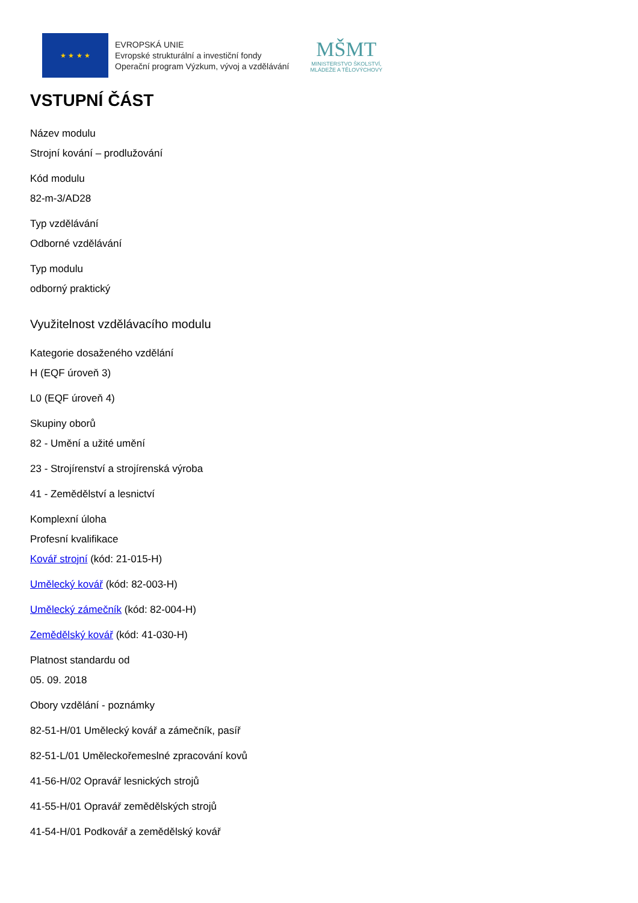★ ★ ★ ★
EVROPSKÁ UNIE
Evropské strukturální a investiční fondy
Operační program Výzkum, vývoj a vzdělávání
MŠMT
MINISTERSTVO ŠKOLSTVÍ,
MLÁDEŽE A TĚLOVÝCHOVY
VSTUPNÍ ČÁST
Název modulu
Strojní kování – prodlužování
Kód modulu
82-m-3/AD28
Typ vzdělávání
Odborné vzdělávání
Typ modulu
odborný praktický
Využitelnost vzdělávacího modulu
Kategorie dosaženého vzdělání
H (EQF úroveň 3)
L0 (EQF úroveň 4)
Skupiny oborů
82 - Umění a užité umění
23 - Strojírenství a strojírenská výroba
41 - Zemědělství a lesnictví
Komplexní úloha
Profesní kvalifikace
Kovář strojní (kód: 21-015-H)
Umělecký kovář (kód: 82-003-H)
Umělecký zámečník (kód: 82-004-H)
Zemědělský kovář (kód: 41-030-H)
Platnost standardu od
05. 09. 2018
Obory vzdělání - poznámky
82-51-H/01 Umělecký kovář a zámečník, pasíř
82-51-L/01 Uměleckořemeslné zpracování kovů
41-56-H/02 Opravář lesnických strojů
41-55-H/01 Opravář zemědělských strojů
41-54-H/01 Podkovář a zemědělský kovář